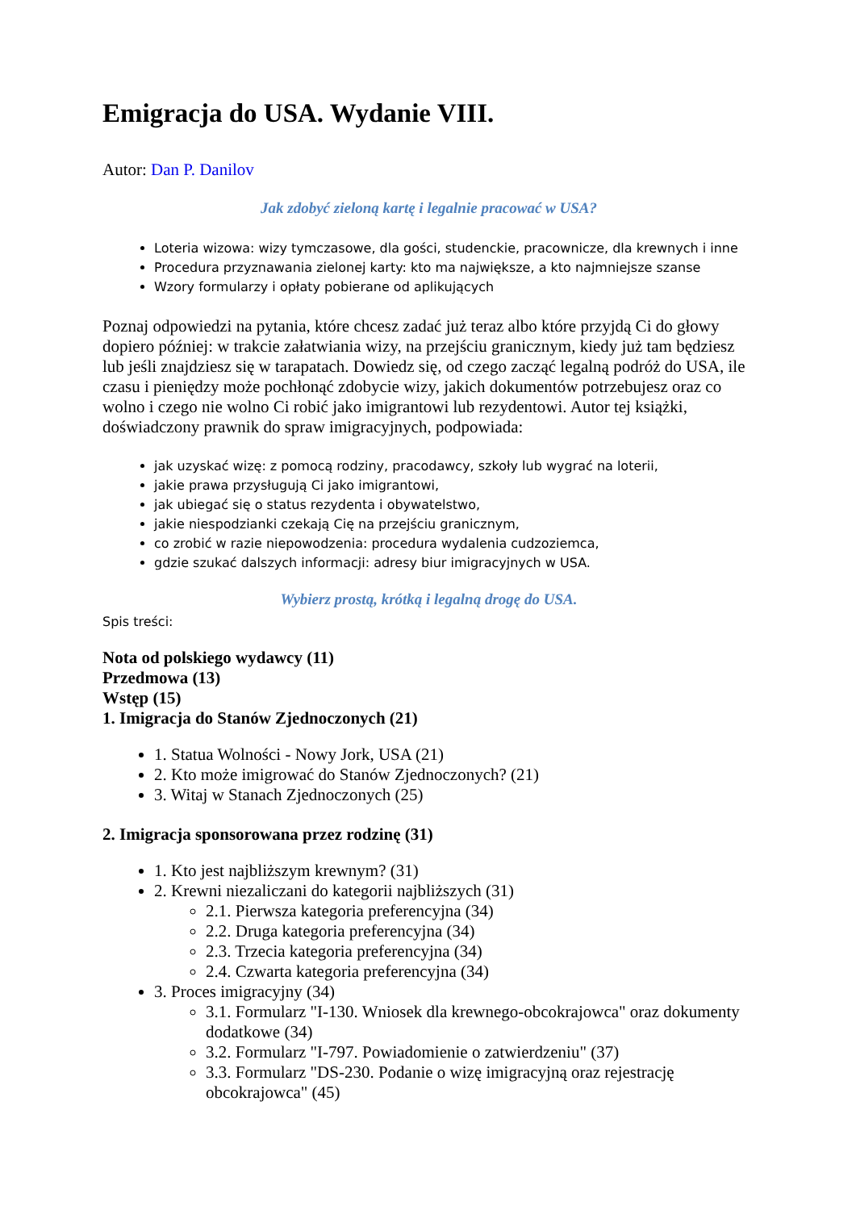Emigracja do USA. Wydanie VIII.
Autor: Dan P. Danilov
Jak zdobyć zieloną kartę i legalnie pracować w USA?
Loteria wizowa: wizy tymczasowe, dla gości, studenckie, pracownicze, dla krewnych i inne
Procedura przyznawania zielonej karty: kto ma największe, a kto najmniejsze szanse
Wzory formularzy i opłaty pobierane od aplikujących
Poznaj odpowiedzi na pytania, które chcesz zadać już teraz albo które przyjdą Ci do głowy dopiero później: w trakcie załatwiania wizy, na przejściu granicznym, kiedy już tam będziesz lub jeśli znajdziesz się w tarapatach. Dowiedz się, od czego zacząć legalną podróż do USA, ile czasu i pieniędzy może pochłonąć zdobycie wizy, jakich dokumentów potrzebujesz oraz co wolno i czego nie wolno Ci robić jako imigrantowi lub rezydentowi. Autor tej książki, doświadczony prawnik do spraw imigracyjnych, podpowiada:
jak uzyskać wizę: z pomocą rodziny, pracodawcy, szkoły lub wygrać na loterii,
jakie prawa przysługują Ci jako imigrantowi,
jak ubiegać się o status rezydenta i obywatelstwo,
jakie niespodzianki czekają Cię na przejściu granicznym,
co zrobić w razie niepowodzenia: procedura wydalenia cudzoziemca,
gdzie szukać dalszych informacji: adresy biur imigracyjnych w USA.
Wybierz prostą, krótką i legalną drogę do USA.
Spis treści:
Nota od polskiego wydawcy (11)
Przedmowa (13)
Wstęp (15)
1. Imigracja do Stanów Zjednoczonych (21)
1. Statua Wolności - Nowy Jork, USA (21)
2. Kto może imigrować do Stanów Zjednoczonych? (21)
3. Witaj w Stanach Zjednoczonych (25)
2. Imigracja sponsorowana przez rodzinę (31)
1. Kto jest najbliższym krewnym? (31)
2. Krewni niezaliczani do kategorii najbliższych (31)
2.1. Pierwsza kategoria preferencyjna (34)
2.2. Druga kategoria preferencyjna (34)
2.3. Trzecia kategoria preferencyjna (34)
2.4. Czwarta kategoria preferencyjna (34)
3. Proces imigracyjny (34)
3.1. Formularz "I-130. Wniosek dla krewnego-obcokrajowca" oraz dokumenty dodatkowe (34)
3.2. Formularz "I-797. Powiadomienie o zatwierdzeniu" (37)
3.3. Formularz "DS-230. Podanie o wizę imigracyjną oraz rejestrację obcokrajowca" (45)